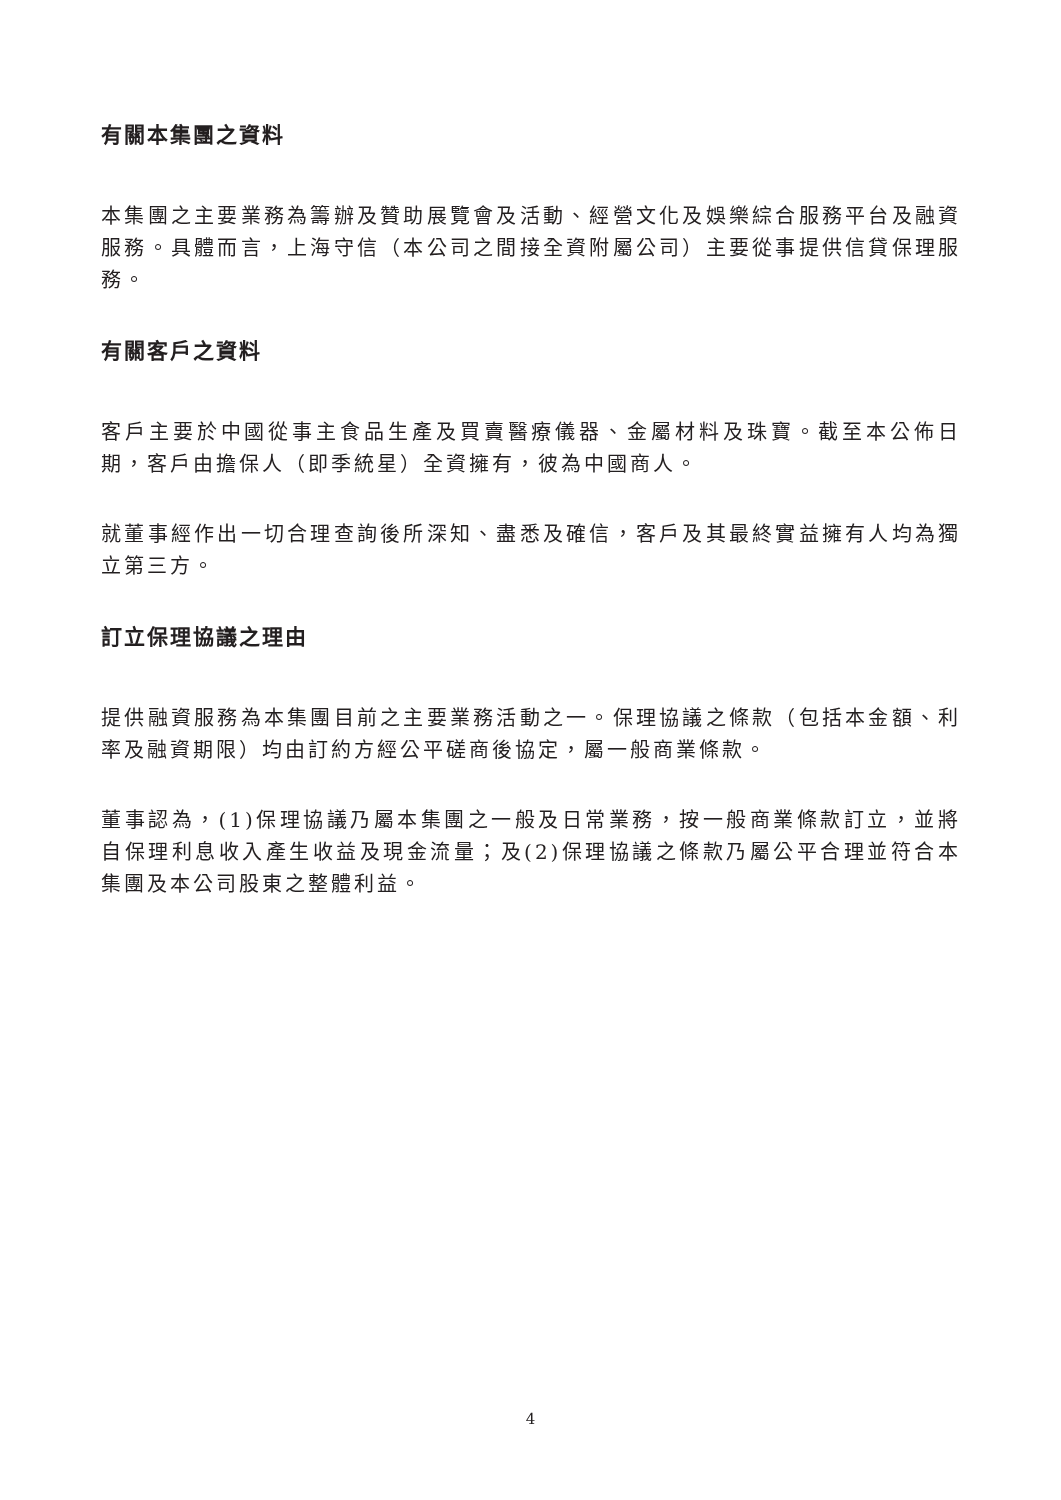有關本集團之資料
本集團之主要業務為籌辦及贊助展覽會及活動、經營文化及娛樂綜合服務平台及融資服務。具體而言，上海守信（本公司之間接全資附屬公司）主要從事提供信貸保理服務。
有關客戶之資料
客戶主要於中國從事主食品生產及買賣醫療儀器、金屬材料及珠寶。截至本公佈日期，客戶由擔保人（即季統星）全資擁有，彼為中國商人。
就董事經作出一切合理查詢後所深知、盡悉及確信，客戶及其最終實益擁有人均為獨立第三方。
訂立保理協議之理由
提供融資服務為本集團目前之主要業務活動之一。保理協議之條款（包括本金額、利率及融資期限）均由訂約方經公平磋商後協定，屬一般商業條款。
董事認為，(1)保理協議乃屬本集團之一般及日常業務，按一般商業條款訂立，並將自保理利息收入產生收益及現金流量；及(2)保理協議之條款乃屬公平合理並符合本集團及本公司股東之整體利益。
4